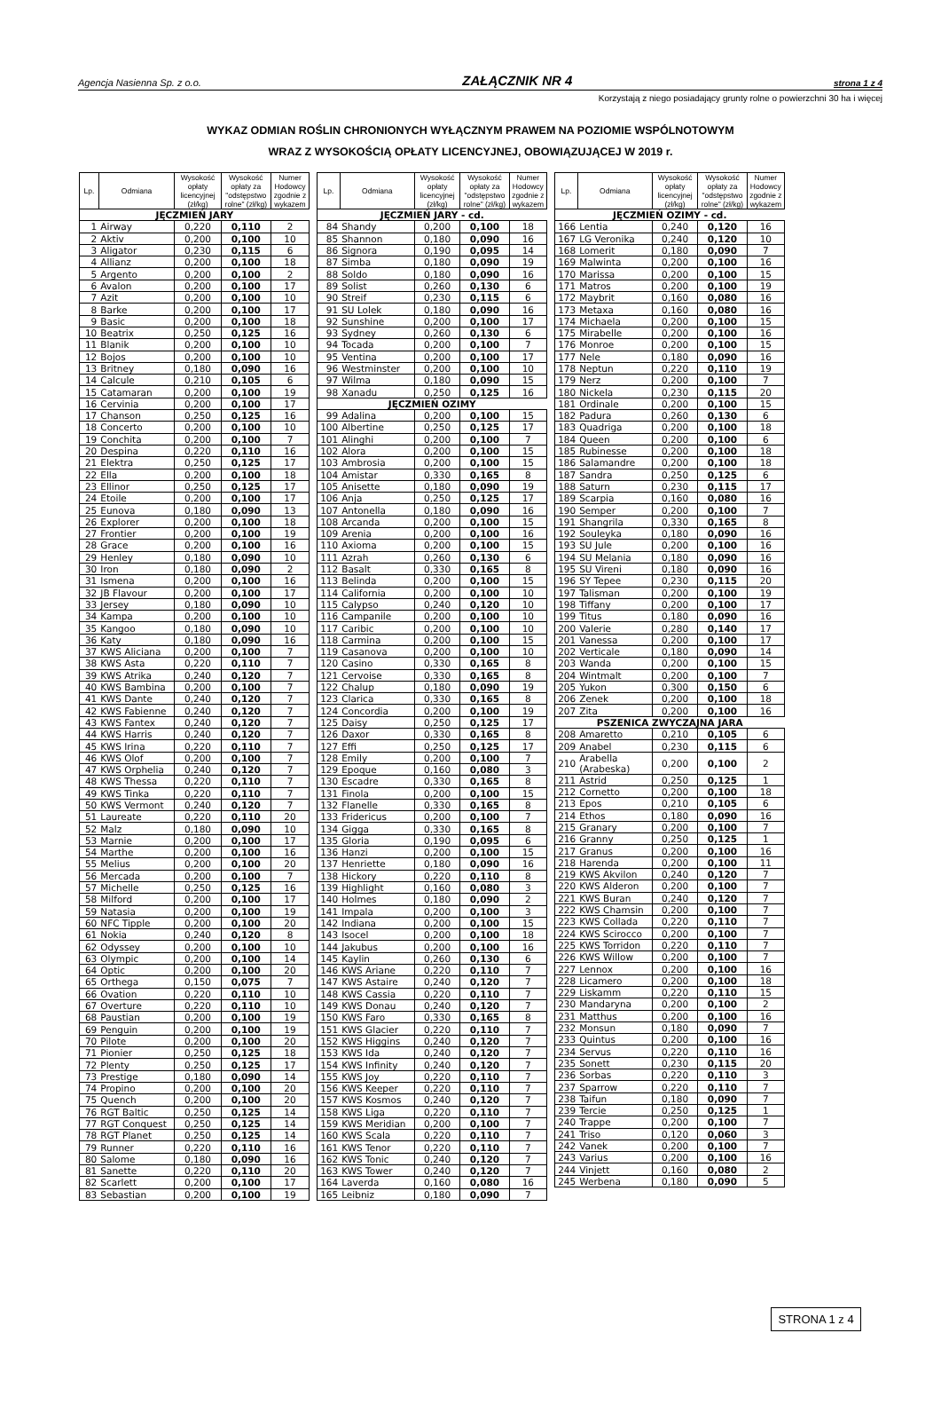Agencja Nasienna Sp. z o.o. ZAŁĄCZNIK NR 4 strona 1 z 4
Korzystają z niego posiadający grunty rolne o powierzchni 30 ha i więcej
WYKAZ ODMIAN ROŚLIN CHRONIONYCH WYŁĄCZNYM PRAWEM NA POZIOMIE WSPÓLNOTOWYM
WRAZ Z WYSOKOŚCIĄ OPŁATY LICENCYJNEJ, OBOWIĄZUJĄCEJ W 2019 r.
| Lp. | Odmiana | Wysokość opłaty licencyjnej (zł/kg) | Wysokość opłaty za "odstępstwo rolne" (zł/kg) | Numer Hodowcy zgodnie z wykazem |
| --- | --- | --- | --- | --- |
| JĘCZMIEŃ JARY | | | | |
| 1 | Airway | 0,220 | 0,110 | 2 |
| 2 | Aktiv | 0,200 | 0,100 | 10 |
| 3 | Aligator | 0,230 | 0,115 | 6 |
| 4 | Allianz | 0,200 | 0,100 | 18 |
| 5 | Argento | 0,200 | 0,100 | 2 |
| 6 | Avalon | 0,200 | 0,100 | 17 |
| 7 | Azit | 0,200 | 0,100 | 10 |
| 8 | Barke | 0,200 | 0,100 | 17 |
| 9 | Basic | 0,200 | 0,100 | 18 |
| 10 | Beatrix | 0,250 | 0,125 | 16 |
| 11 | Blanik | 0,200 | 0,100 | 10 |
| 12 | Bojos | 0,200 | 0,100 | 10 |
| 13 | Britney | 0,180 | 0,090 | 16 |
| 14 | Calcule | 0,210 | 0,105 | 6 |
| 15 | Catamaran | 0,200 | 0,100 | 19 |
| 16 | Cervinia | 0,200 | 0,100 | 17 |
| 17 | Chanson | 0,250 | 0,125 | 16 |
| 18 | Concerto | 0,200 | 0,100 | 10 |
| 19 | Conchita | 0,200 | 0,100 | 7 |
| 20 | Despina | 0,220 | 0,110 | 16 |
| 21 | Elektra | 0,250 | 0,125 | 17 |
| 22 | Ella | 0,200 | 0,100 | 18 |
| 23 | Ellinor | 0,250 | 0,125 | 17 |
| 24 | Etoile | 0,200 | 0,100 | 17 |
| 25 | Eunova | 0,180 | 0,090 | 13 |
| 26 | Explorer | 0,200 | 0,100 | 18 |
| 27 | Frontier | 0,200 | 0,100 | 19 |
| 28 | Grace | 0,200 | 0,100 | 16 |
| 29 | Henley | 0,180 | 0,090 | 10 |
| 30 | Iron | 0,180 | 0,090 | 2 |
| 31 | Ismena | 0,200 | 0,100 | 16 |
| 32 | JB Flavour | 0,200 | 0,100 | 17 |
| 33 | Jersey | 0,180 | 0,090 | 10 |
| 34 | Kampa | 0,200 | 0,100 | 10 |
| 35 | Kangoo | 0,180 | 0,090 | 10 |
| 36 | Katy | 0,180 | 0,090 | 16 |
| 37 | KWS Aliciana | 0,200 | 0,100 | 7 |
| 38 | KWS Asta | 0,220 | 0,110 | 7 |
| 39 | KWS Atrika | 0,240 | 0,120 | 7 |
| 40 | KWS Bambina | 0,200 | 0,100 | 7 |
| 41 | KWS Dante | 0,240 | 0,120 | 7 |
| 42 | KWS Fabienne | 0,240 | 0,120 | 7 |
| 43 | KWS Fantex | 0,240 | 0,120 | 7 |
| 44 | KWS Harris | 0,240 | 0,120 | 7 |
| 45 | KWS Irina | 0,220 | 0,110 | 7 |
| 46 | KWS Olof | 0,200 | 0,100 | 7 |
| 47 | KWS Orphelia | 0,240 | 0,120 | 7 |
| 48 | KWS Thessa | 0,220 | 0,110 | 7 |
| 49 | KWS Tinka | 0,220 | 0,110 | 7 |
| 50 | KWS Vermont | 0,240 | 0,120 | 7 |
| 51 | Laureate | 0,220 | 0,110 | 20 |
| 52 | Malz | 0,180 | 0,090 | 10 |
| 53 | Marnie | 0,200 | 0,100 | 17 |
| 54 | Marthe | 0,200 | 0,100 | 16 |
| 55 | Melius | 0,200 | 0,100 | 20 |
| 56 | Mercada | 0,200 | 0,100 | 7 |
| 57 | Michelle | 0,250 | 0,125 | 16 |
| 58 | Milford | 0,200 | 0,100 | 17 |
| 59 | Natasia | 0,200 | 0,100 | 19 |
| 60 | NFC Tipple | 0,200 | 0,100 | 20 |
| 61 | Nokia | 0,240 | 0,120 | 8 |
| 62 | Odyssey | 0,200 | 0,100 | 10 |
| 63 | Olympic | 0,200 | 0,100 | 14 |
| 64 | Optic | 0,200 | 0,100 | 20 |
| 65 | Orthega | 0,150 | 0,075 | 7 |
| 66 | Ovation | 0,220 | 0,110 | 10 |
| 67 | Overture | 0,220 | 0,110 | 10 |
| 68 | Paustian | 0,200 | 0,100 | 19 |
| 69 | Penguin | 0,200 | 0,100 | 19 |
| 70 | Pilote | 0,200 | 0,100 | 20 |
| 71 | Pionier | 0,250 | 0,125 | 18 |
| 72 | Plenty | 0,250 | 0,125 | 17 |
| 73 | Prestige | 0,180 | 0,090 | 14 |
| 74 | Propino | 0,200 | 0,100 | 20 |
| 75 | Quench | 0,200 | 0,100 | 20 |
| 76 | RGT Baltic | 0,250 | 0,125 | 14 |
| 77 | RGT Conquest | 0,250 | 0,125 | 14 |
| 78 | RGT Planet | 0,250 | 0,125 | 14 |
| 79 | Runner | 0,220 | 0,110 | 16 |
| 80 | Salome | 0,180 | 0,090 | 16 |
| 81 | Sanette | 0,220 | 0,110 | 20 |
| 82 | Scarlett | 0,200 | 0,100 | 17 |
| 83 | Sebastian | 0,200 | 0,100 | 19 |
| Lp. | Odmiana | Wysokość opłaty licencyjnej (zł/kg) | Wysokość opłaty za "odstępstwo rolne" (zł/kg) | Numer Hodowcy zgodnie z wykazem |
| --- | --- | --- | --- | --- |
| JĘCZMIEŃ JARY - cd. | | | | |
| 84 | Shandy | 0,200 | 0,100 | 18 |
| 85 | Shannon | 0,180 | 0,090 | 16 |
| 86 | Signora | 0,190 | 0,095 | 14 |
| 87 | Simba | 0,180 | 0,090 | 19 |
| 88 | Soldo | 0,180 | 0,090 | 16 |
| 89 | Solist | 0,260 | 0,130 | 6 |
| 90 | Streif | 0,230 | 0,115 | 6 |
| 91 | SU Lolek | 0,180 | 0,090 | 16 |
| 92 | Sunshine | 0,200 | 0,100 | 17 |
| 93 | Sydney | 0,260 | 0,130 | 6 |
| 94 | Tocada | 0,200 | 0,100 | 7 |
| 95 | Ventina | 0,200 | 0,100 | 17 |
| 96 | Westminster | 0,200 | 0,100 | 10 |
| 97 | Wilma | 0,180 | 0,090 | 15 |
| 98 | Xanadu | 0,250 | 0,125 | 16 |
| JĘCZMIEŃ OZIMY | | | | |
| 99 | Adalina | 0,200 | 0,100 | 15 |
| 100 | Albertine | 0,250 | 0,125 | 17 |
| 101 | Alinghi | 0,200 | 0,100 | 7 |
| 102 | Alora | 0,200 | 0,100 | 15 |
| 103 | Ambrosia | 0,200 | 0,100 | 15 |
| 104 | Amistar | 0,330 | 0,165 | 8 |
| 105 | Anisette | 0,180 | 0,090 | 19 |
| 106 | Anja | 0,250 | 0,125 | 17 |
| 107 | Antonella | 0,180 | 0,090 | 16 |
| 108 | Arcanda | 0,200 | 0,100 | 15 |
| 109 | Arenia | 0,200 | 0,100 | 16 |
| 110 | Axioma | 0,200 | 0,100 | 15 |
| 111 | Azrah | 0,260 | 0,130 | 6 |
| 112 | Basalt | 0,330 | 0,165 | 8 |
| 113 | Belinda | 0,200 | 0,100 | 15 |
| 114 | California | 0,200 | 0,100 | 10 |
| 115 | Calypso | 0,240 | 0,120 | 10 |
| 116 | Campanile | 0,200 | 0,100 | 10 |
| 117 | Caribic | 0,200 | 0,100 | 10 |
| 118 | Carmina | 0,200 | 0,100 | 15 |
| 119 | Casanova | 0,200 | 0,100 | 10 |
| 120 | Casino | 0,330 | 0,165 | 8 |
| 121 | Cervoise | 0,330 | 0,165 | 8 |
| 122 | Chalup | 0,180 | 0,090 | 19 |
| 123 | Clarica | 0,330 | 0,165 | 8 |
| 124 | Concordia | 0,200 | 0,100 | 19 |
| 125 | Daisy | 0,250 | 0,125 | 17 |
| 126 | Daxor | 0,330 | 0,165 | 8 |
| 127 | Effi | 0,250 | 0,125 | 17 |
| 128 | Emily | 0,200 | 0,100 | 7 |
| 129 | Epoque | 0,160 | 0,080 | 3 |
| 130 | Escadre | 0,330 | 0,165 | 8 |
| 131 | Finola | 0,200 | 0,100 | 15 |
| 132 | Flanelle | 0,330 | 0,165 | 8 |
| 133 | Fridericus | 0,200 | 0,100 | 7 |
| 134 | Gigga | 0,330 | 0,165 | 8 |
| 135 | Gloria | 0,190 | 0,095 | 6 |
| 136 | Hanzi | 0,200 | 0,100 | 15 |
| 137 | Henriette | 0,180 | 0,090 | 16 |
| 138 | Hickory | 0,220 | 0,110 | 8 |
| 139 | Highlight | 0,160 | 0,080 | 3 |
| 140 | Holmes | 0,180 | 0,090 | 2 |
| 141 | Impala | 0,200 | 0,100 | 3 |
| 142 | Indiana | 0,200 | 0,100 | 15 |
| 143 | Isocel | 0,200 | 0,100 | 18 |
| 144 | Jakubus | 0,200 | 0,100 | 16 |
| 145 | Kaylin | 0,260 | 0,130 | 6 |
| 146 | KWS Ariane | 0,220 | 0,110 | 7 |
| 147 | KWS Astaire | 0,240 | 0,120 | 7 |
| 148 | KWS Cassia | 0,220 | 0,110 | 7 |
| 149 | KWS Donau | 0,240 | 0,120 | 7 |
| 150 | KWS Faro | 0,330 | 0,165 | 8 |
| 151 | KWS Glacier | 0,220 | 0,110 | 7 |
| 152 | KWS Higgins | 0,240 | 0,120 | 7 |
| 153 | KWS Ida | 0,240 | 0,120 | 7 |
| 154 | KWS Infinity | 0,240 | 0,120 | 7 |
| 155 | KWS Joy | 0,220 | 0,110 | 7 |
| 156 | KWS Keeper | 0,220 | 0,110 | 7 |
| 157 | KWS Kosmos | 0,240 | 0,120 | 7 |
| 158 | KWS Liga | 0,220 | 0,110 | 7 |
| 159 | KWS Meridian | 0,200 | 0,100 | 7 |
| 160 | KWS Scala | 0,220 | 0,110 | 7 |
| 161 | KWS Tenor | 0,220 | 0,110 | 7 |
| 162 | KWS Tonic | 0,240 | 0,120 | 7 |
| 163 | KWS Tower | 0,240 | 0,120 | 7 |
| 164 | Laverda | 0,160 | 0,080 | 16 |
| 165 | Leibniz | 0,180 | 0,090 | 7 |
| Lp. | Odmiana | Wysokość opłaty licencyjnej (zł/kg) | Wysokość opłaty za "odstępstwo rolne" (zł/kg) | Numer Hodowcy zgodnie z wykazem |
| --- | --- | --- | --- | --- |
| JĘCZMIEŃ OZIMY - cd. | | | | |
| 166 | Lentia | 0,240 | 0,120 | 16 |
| 167 | LG Veronika | 0,240 | 0,120 | 10 |
| 168 | Lomerit | 0,180 | 0,090 | 7 |
| 169 | Malwinta | 0,200 | 0,100 | 16 |
| 170 | Marissa | 0,200 | 0,100 | 15 |
| 171 | Matros | 0,200 | 0,100 | 19 |
| 172 | Maybrit | 0,160 | 0,080 | 16 |
| 173 | Metaxa | 0,160 | 0,080 | 16 |
| 174 | Michaela | 0,200 | 0,100 | 15 |
| 175 | Mirabelle | 0,200 | 0,100 | 16 |
| 176 | Monroe | 0,200 | 0,100 | 15 |
| 177 | Nele | 0,180 | 0,090 | 16 |
| 178 | Neptun | 0,220 | 0,110 | 19 |
| 179 | Nerz | 0,200 | 0,100 | 7 |
| 180 | Nickela | 0,230 | 0,115 | 20 |
| 181 | Ordinale | 0,200 | 0,100 | 15 |
| 182 | Padura | 0,260 | 0,130 | 6 |
| 183 | Quadriga | 0,200 | 0,100 | 18 |
| 184 | Queen | 0,200 | 0,100 | 6 |
| 185 | Rubinesse | 0,200 | 0,100 | 18 |
| 186 | Salamandre | 0,200 | 0,100 | 18 |
| 187 | Sandra | 0,250 | 0,125 | 6 |
| 188 | Saturn | 0,230 | 0,115 | 17 |
| 189 | Scarpia | 0,160 | 0,080 | 16 |
| 190 | Semper | 0,200 | 0,100 | 7 |
| 191 | Shangrila | 0,330 | 0,165 | 8 |
| 192 | Souleyka | 0,180 | 0,090 | 16 |
| 193 | SU Jule | 0,200 | 0,100 | 16 |
| 194 | SU Melania | 0,180 | 0,090 | 16 |
| 195 | SU Vireni | 0,180 | 0,090 | 16 |
| 196 | SY Tepee | 0,230 | 0,115 | 20 |
| 197 | Talisman | 0,200 | 0,100 | 19 |
| 198 | Tiffany | 0,200 | 0,100 | 17 |
| 199 | Titus | 0,180 | 0,090 | 16 |
| 200 | Valerie | 0,280 | 0,140 | 17 |
| 201 | Vanessa | 0,200 | 0,100 | 17 |
| 202 | Verticale | 0,180 | 0,090 | 14 |
| 203 | Wanda | 0,200 | 0,100 | 15 |
| 204 | Wintmalt | 0,200 | 0,100 | 7 |
| 205 | Yukon | 0,300 | 0,150 | 6 |
| 206 | Zenek | 0,200 | 0,100 | 18 |
| 207 | Zita | 0,200 | 0,100 | 16 |
| PSZENICA ZWYCZAJNA JARA | | | | |
| 208 | Amaretto | 0,210 | 0,105 | 6 |
| 209 | Anabel | 0,230 | 0,115 | 6 |
| 210 | Arabella (Arabeska) | 0,200 | 0,100 | 2 |
| 211 | Astrid | 0,250 | 0,125 | 1 |
| 212 | Cornetto | 0,200 | 0,100 | 18 |
| 213 | Epos | 0,210 | 0,105 | 6 |
| 214 | Ethos | 0,180 | 0,090 | 16 |
| 215 | Granary | 0,200 | 0,100 | 7 |
| 216 | Granny | 0,250 | 0,125 | 1 |
| 217 | Granus | 0,200 | 0,100 | 16 |
| 218 | Harenda | 0,200 | 0,100 | 11 |
| 219 | KWS Akvilon | 0,240 | 0,120 | 7 |
| 220 | KWS Alderon | 0,200 | 0,100 | 7 |
| 221 | KWS Buran | 0,240 | 0,120 | 7 |
| 222 | KWS Chamsin | 0,200 | 0,100 | 7 |
| 223 | KWS Collada | 0,220 | 0,110 | 7 |
| 224 | KWS Scirocco | 0,200 | 0,100 | 7 |
| 225 | KWS Torridon | 0,220 | 0,110 | 7 |
| 226 | KWS Willow | 0,200 | 0,100 | 7 |
| 227 | Lennox | 0,200 | 0,100 | 16 |
| 228 | Licamero | 0,200 | 0,100 | 18 |
| 229 | Liskamm | 0,220 | 0,110 | 15 |
| 230 | Mandaryna | 0,200 | 0,100 | 2 |
| 231 | Matthus | 0,200 | 0,100 | 16 |
| 232 | Monsun | 0,180 | 0,090 | 7 |
| 233 | Quintus | 0,200 | 0,100 | 16 |
| 234 | Servus | 0,220 | 0,110 | 16 |
| 235 | Sonett | 0,230 | 0,115 | 20 |
| 236 | Sorbas | 0,220 | 0,110 | 3 |
| 237 | Sparrow | 0,220 | 0,110 | 7 |
| 238 | Taifun | 0,180 | 0,090 | 7 |
| 239 | Tercie | 0,250 | 0,125 | 1 |
| 240 | Trappe | 0,200 | 0,100 | 7 |
| 241 | Triso | 0,120 | 0,060 | 3 |
| 242 | Vanek | 0,200 | 0,100 | 7 |
| 243 | Varius | 0,200 | 0,100 | 16 |
| 244 | Vinjett | 0,160 | 0,080 | 2 |
| 245 | Werbena | 0,180 | 0,090 | 5 |
STRONA 1 z 4